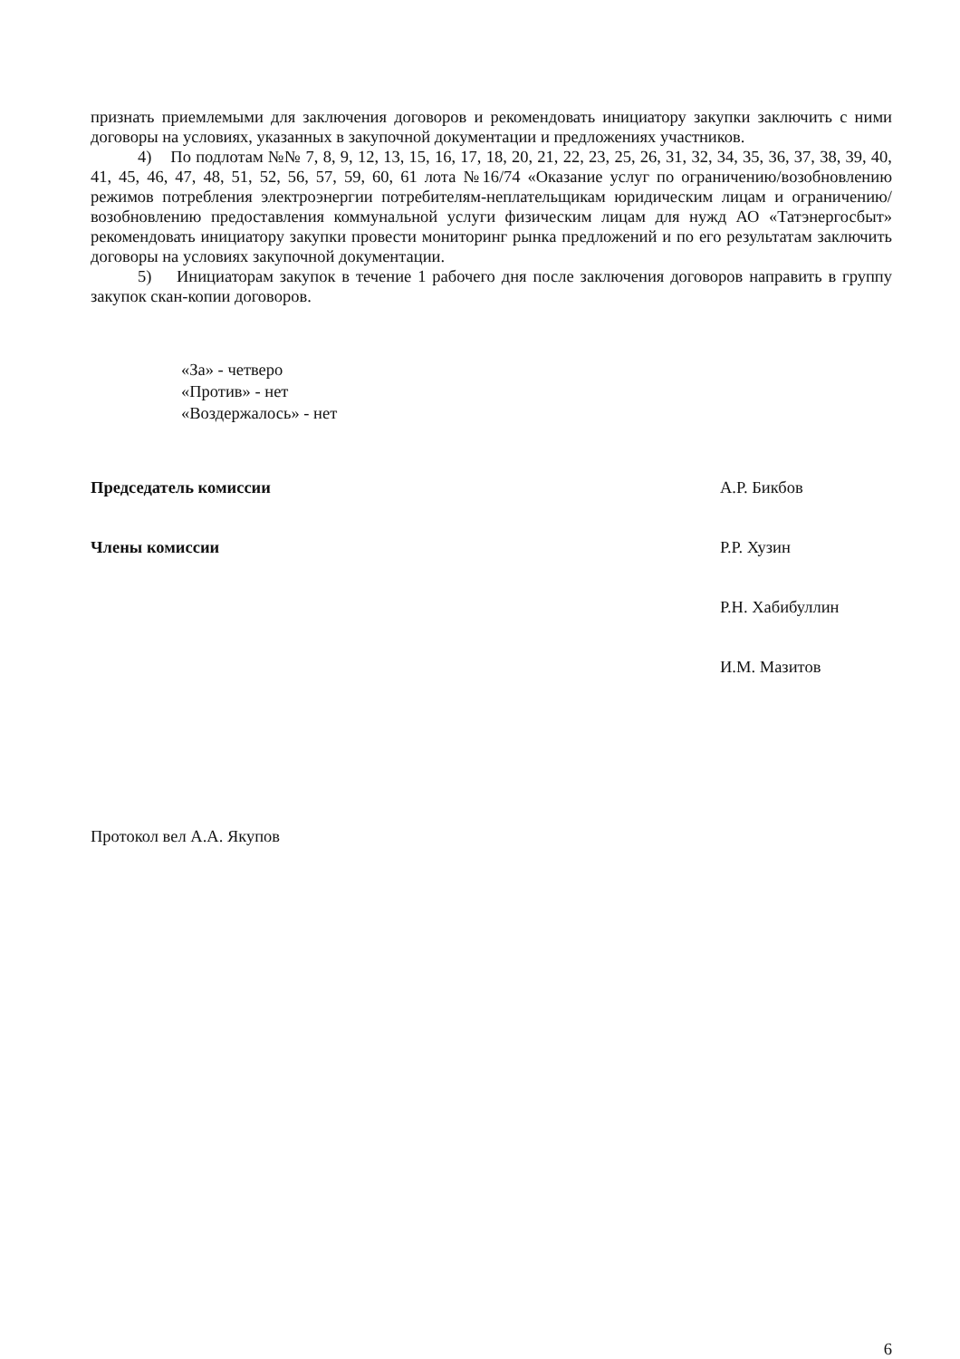признать приемлемыми для заключения договоров и рекомендовать инициатору закупки заключить с ними договоры на условиях, указанных в закупочной документации и предложениях участников.
4) По подлотам №№ 7, 8, 9, 12, 13, 15, 16, 17, 18, 20, 21, 22, 23, 25, 26, 31, 32, 34, 35, 36, 37, 38, 39, 40, 41, 45, 46, 47, 48, 51, 52, 56, 57, 59, 60, 61 лота №16/74 «Оказание услуг по ограничению/возобновлению режимов потребления электроэнергии потребителям-неплательщикам юридическим лицам и ограничению/возобновлению предоставления коммунальной услуги физическим лицам для нужд АО «Татэнергосбыт» рекомендовать инициатору закупки провести мониторинг рынка предложений и по его результатам заключить договоры на условиях закупочной документации.
5) Инициаторам закупок в течение 1 рабочего дня после заключения договоров направить в группу закупок скан-копии договоров.
«За» - четверо
«Против» - нет
«Воздержалось» - нет
Председатель комиссии А.Р. Бикбов
Члены комиссии Р.Р. Хузин
Р.Н. Хабибуллин
И.М. Мазитов
Протокол вел А.А. Якупов
6